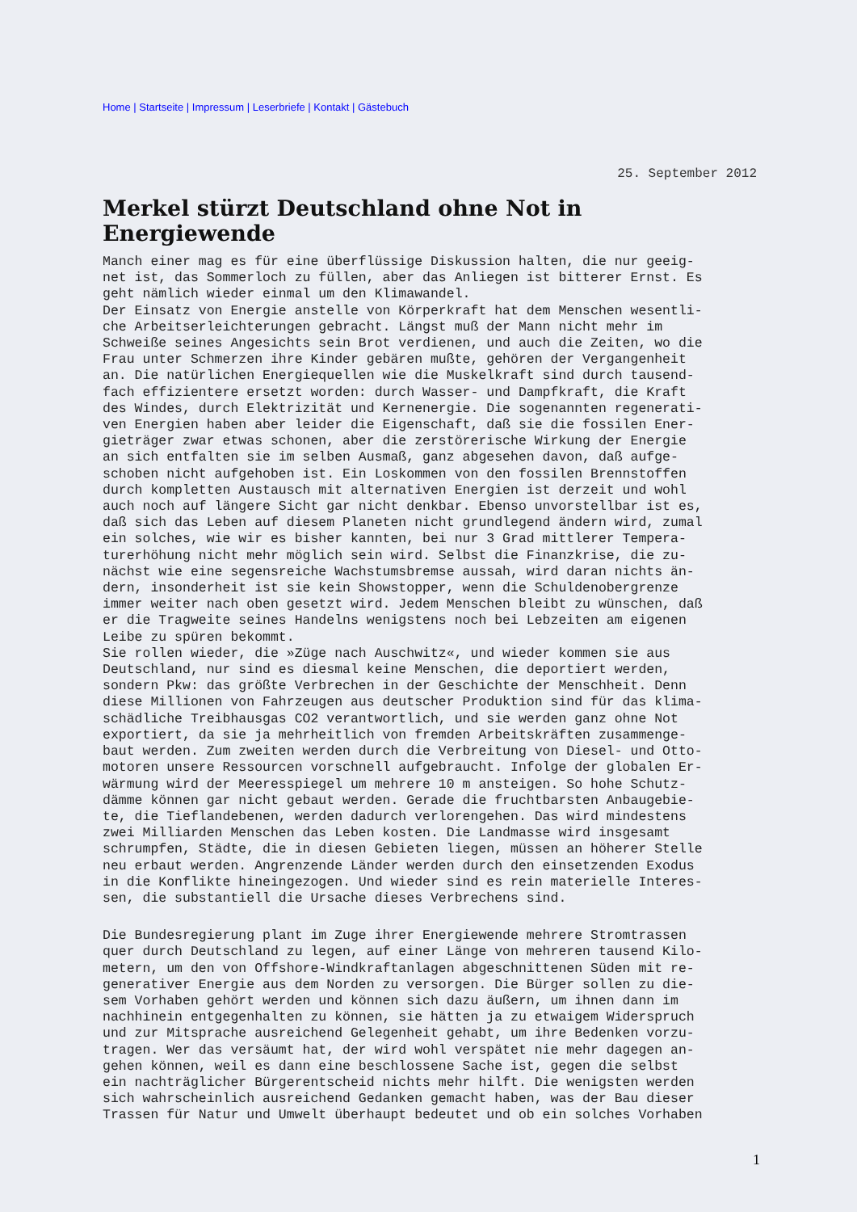Home | Startseite | Impressum | Leserbriefe | Kontakt | Gästebuch
25. September 2012
Merkel stürzt Deutschland ohne Not in Energiewende
Manch einer mag es für eine überflüssige Diskussion halten, die nur geeig- net ist, das Sommerloch zu füllen, aber das Anliegen ist bitterer Ernst. Es geht nämlich wieder einmal um den Klimawandel. Der Einsatz von Energie anstelle von Körperkraft hat dem Menschen wesentli- che Arbeitserleichterungen gebracht. Längst muß der Mann nicht mehr im Schweiße seines Angesichts sein Brot verdienen, und auch die Zeiten, wo die Frau unter Schmerzen ihre Kinder gebären mußte, gehören der Vergangenheit an. Die natürlichen Energiequellen wie die Muskelkraft sind durch tausend- fach effizientere ersetzt worden: durch Wasser- und Dampfkraft, die Kraft des Windes, durch Elektrizität und Kernenergie. Die sogenannten regenerati- ven Energien haben aber leider die Eigenschaft, daß sie die fossilen Ener- gieträger zwar etwas schonen, aber die zerstörerische Wirkung der Energie an sich entfalten sie im selben Ausmaß, ganz abgesehen davon, daß aufge- schoben nicht aufgehoben ist. Ein Loskommen von den fossilen Brennstoffen durch kompletten Austausch mit alternativen Energien ist derzeit und wohl auch noch auf längere Sicht gar nicht denkbar. Ebenso unvorstellbar ist es, daß sich das Leben auf diesem Planeten nicht grundlegend ändern wird, zumal ein solches, wie wir es bisher kannten, bei nur 3 Grad mittlerer Tempera- turerhöhung nicht mehr möglich sein wird. Selbst die Finanzkrise, die zu- nächst wie eine segensreiche Wachstumsbremse aussah, wird daran nichts än- dern, insonderheit ist sie kein Showstopper, wenn die Schuldenobergrenze immer weiter nach oben gesetzt wird. Jedem Menschen bleibt zu wünschen, daß er die Tragweite seines Handelns wenigstens noch bei Lebzeiten am eigenen Leibe zu spüren bekommt. Sie rollen wieder, die »Züge nach Auschwitz«, und wieder kommen sie aus Deutschland, nur sind es diesmal keine Menschen, die deportiert werden, sondern Pkw: das größte Verbrechen in der Geschichte der Menschheit. Denn diese Millionen von Fahrzeugen aus deutscher Produktion sind für das klima- schädliche Treibhausgas CO2 verantwortlich, und sie werden ganz ohne Not exportiert, da sie ja mehrheitlich von fremden Arbeitskräften zusammenge- baut werden. Zum zweiten werden durch die Verbreitung von Diesel- und Otto- motoren unsere Ressourcen vorschnell aufgebraucht. Infolge der globalen Er- wärmung wird der Meeresspiegel um mehrere 10 m ansteigen. So hohe Schutz- dämme können gar nicht gebaut werden. Gerade die fruchtbarsten Anbaugebie- te, die Tieflandebenen, werden dadurch verlorengehen. Das wird mindestens zwei Milliarden Menschen das Leben kosten. Die Landmasse wird insgesamt schrumpfen, Städte, die in diesen Gebieten liegen, müssen an höherer Stelle neu erbaut werden. Angrenzende Länder werden durch den einsetzenden Exodus in die Konflikte hineingezogen. Und wieder sind es rein materielle Interes- sen, die substantiell die Ursache dieses Verbrechens sind.
Die Bundesregierung plant im Zuge ihrer Energiewende mehrere Stromtrassen quer durch Deutschland zu legen, auf einer Länge von mehreren tausend Kilo- metern, um den von Offshore-Windkraftanlagen abgeschnittenen Süden mit re- generativer Energie aus dem Norden zu versorgen. Die Bürger sollen zu die- sem Vorhaben gehört werden und können sich dazu äußern, um ihnen dann im nachhinein entgegenhalten zu können, sie hätten ja zu etwaigem Widerspruch und zur Mitsprache ausreichend Gelegenheit gehabt, um ihre Bedenken vorzu- tragen. Wer das versäumt hat, der wird wohl verspätet nie mehr dagegen an- gehen können, weil es dann eine beschlossene Sache ist, gegen die selbst ein nachträglicher Bürgerentscheid nichts mehr hilft. Die wenigsten werden sich wahrscheinlich ausreichend Gedanken gemacht haben, was der Bau dieser Trassen für Natur und Umwelt überhaupt bedeutet und ob ein solches Vorhaben
1